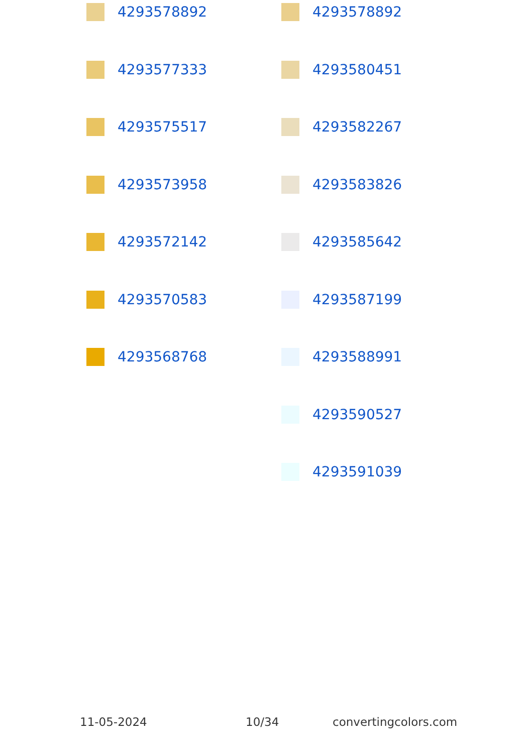4293578892
4293577333
4293575517
4293573958
4293572142
4293570583
4293568768
4293578892
4293580451
4293582267
4293583826
4293585642
4293587199
4293588991
4293590527
4293591039
11-05-2024 10/34 convertingcolors.com